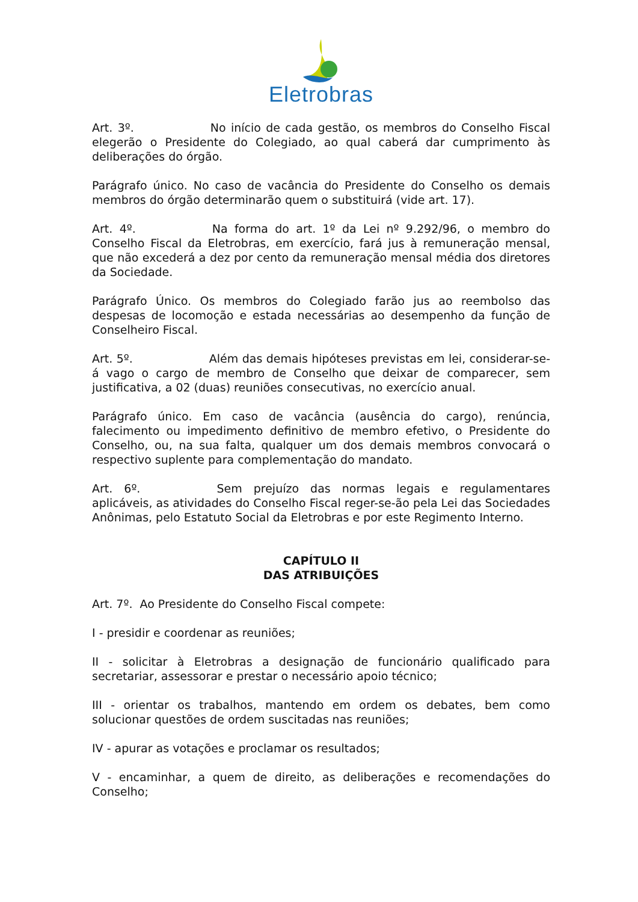Eletrobras
Art. 3º. No início de cada gestão, os membros do Conselho Fiscal elegerão o Presidente do Colegiado, ao qual caberá dar cumprimento às deliberações do órgão.
Parágrafo único. No caso de vacância do Presidente do Conselho os demais membros do órgão determinarão quem o substituirá (vide art. 17).
Art. 4º. Na forma do art. 1º da Lei nº 9.292/96, o membro do Conselho Fiscal da Eletrobras, em exercício, fará jus à remuneração mensal, que não excederá a dez por cento da remuneração mensal média dos diretores da Sociedade.
Parágrafo Único. Os membros do Colegiado farão jus ao reembolso das despesas de locomoção e estada necessárias ao desempenho da função de Conselheiro Fiscal.
Art. 5º. Além das demais hipóteses previstas em lei, considerar-se-á vago o cargo de membro de Conselho que deixar de comparecer, sem justificativa, a 02 (duas) reuniões consecutivas, no exercício anual.
Parágrafo único. Em caso de vacância (ausência do cargo), renúncia, falecimento ou impedimento definitivo de membro efetivo, o Presidente do Conselho, ou, na sua falta, qualquer um dos demais membros convocará o respectivo suplente para complementação do mandato.
Art. 6º. Sem prejuízo das normas legais e regulamentares aplicáveis, as atividades do Conselho Fiscal reger-se-ão pela Lei das Sociedades Anônimas, pelo Estatuto Social da Eletrobras e por este Regimento Interno.
CAPÍTULO II
DAS ATRIBUIÇÕES
Art. 7º. Ao Presidente do Conselho Fiscal compete:
I - presidir e coordenar as reuniões;
II - solicitar à Eletrobras a designação de funcionário qualificado para secretariar, assessorar e prestar o necessário apoio técnico;
III - orientar os trabalhos, mantendo em ordem os debates, bem como solucionar questões de ordem suscitadas nas reuniões;
IV - apurar as votações e proclamar os resultados;
V - encaminhar, a quem de direito, as deliberações e recomendações do Conselho;